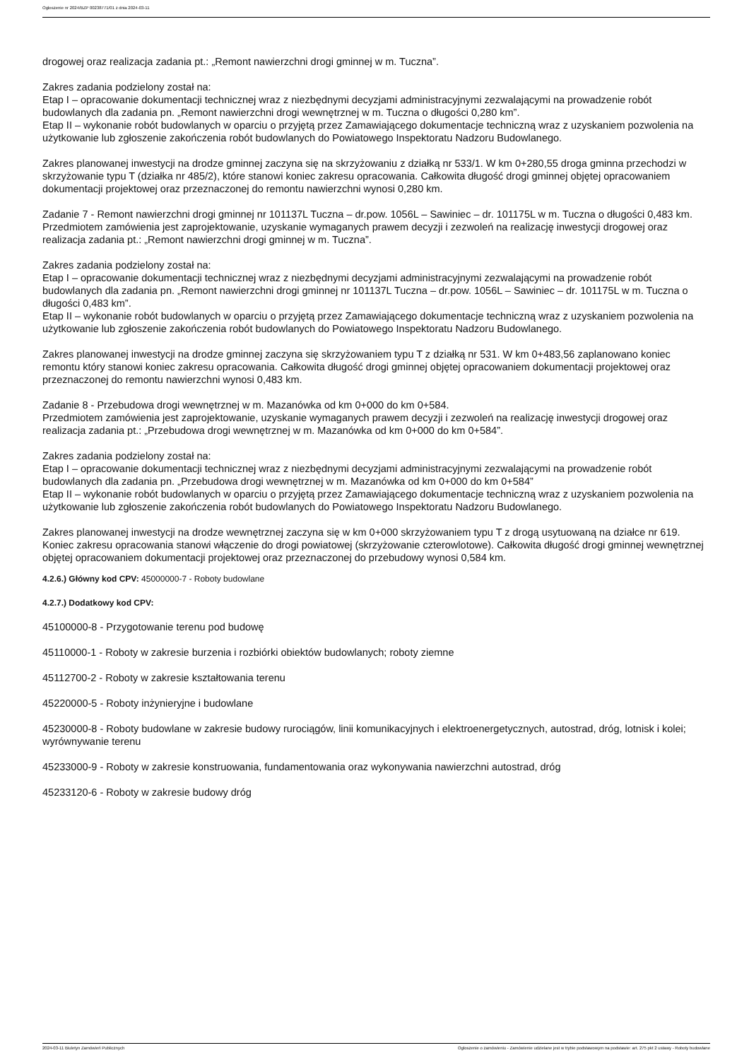Ogłoszenie nr 2024/BZP 00238771/01 z dnia 2024-03-11
drogowej oraz realizacja zadania pt.: „Remont nawierzchni drogi gminnej w m. Tuczna”.
Zakres zadania podzielony został na:
Etap I – opracowanie dokumentacji technicznej wraz z niezbędnymi decyzjami administracyjnymi zezwalającymi na prowadzenie robót budowlanych dla zadania pn. „Remont nawierzchni drogi wewnętrznej w m. Tuczna o długości 0,280 km”.
Etap II – wykonanie robót budowlanych w oparciu o przyjętą przez Zamawiającego dokumentacje techniczną wraz z uzyskaniem pozwolenia na użytkowanie lub zgłoszenie zakończenia robót budowlanych do Powiatowego Inspektoratu Nadzoru Budowlanego.
Zakres planowanej inwestycji na drodze gminnej zaczyna się na skrzyżowaniu z działką nr 533/1. W km 0+280,55 droga gminna przechodzi w skrzyżowanie typu T (działka nr 485/2), które stanowi koniec zakresu opracowania. Całkowita długość drogi gminnej objętej opracowaniem dokumentacji projektowej oraz przeznaczonej do remontu nawierzchni wynosi 0,280 km.
Zadanie 7 - Remont nawierzchni drogi gminnej nr 101137L Tuczna – dr.pow. 1056L – Sawiniec – dr. 101175L w m. Tuczna o długości 0,483 km.
Przedmiotem zamówienia jest zaprojektowanie, uzyskanie wymaganych prawem decyzji i zezwoleń na realizację inwestycji drogowej oraz realizacja zadania pt.: „Remont nawierzchni drogi gminnej w m. Tuczna”.
Zakres zadania podzielony został na:
Etap I – opracowanie dokumentacji technicznej wraz z niezbędnymi decyzjami administracyjnymi zezwalającymi na prowadzenie robót budowlanych dla zadania pn. „Remont nawierzchni drogi gminnej nr 101137L Tuczna – dr.pow. 1056L – Sawiniec – dr. 101175L w m. Tuczna o długości 0,483 km”.
Etap II – wykonanie robót budowlanych w oparciu o przyjętą przez Zamawiającego dokumentacje techniczną wraz z uzyskaniem pozwolenia na użytkowanie lub zgłoszenie zakończenia robót budowlanych do Powiatowego Inspektoratu Nadzoru Budowlanego.
Zakres planowanej inwestycji na drodze gminnej zaczyna się skrzyżowaniem typu T z działką nr 531. W km 0+483,56 zaplanowano koniec remontu który stanowi koniec zakresu opracowania. Całkowita długość drogi gminnej objętej opracowaniem dokumentacji projektowej oraz przeznaczonej do remontu nawierzchni wynosi 0,483 km.
Zadanie 8 - Przebudowa drogi wewnętrznej w m. Mazanówka od km 0+000 do km 0+584.
Przedmiotem zamówienia jest zaprojektowanie, uzyskanie wymaganych prawem decyzji i zezwoleń na realizację inwestycji drogowej oraz realizacja zadania pt.: „Przebudowa drogi wewnętrznej w m. Mazanówka od km 0+000 do km 0+584”.
Zakres zadania podzielony został na:
Etap I – opracowanie dokumentacji technicznej wraz z niezbędnymi decyzjami administracyjnymi zezwalającymi na prowadzenie robót budowlanych dla zadania pn. „Przebudowa drogi wewnętrznej w m. Mazanówka od km 0+000 do km 0+584”
Etap II – wykonanie robót budowlanych w oparciu o przyjętą przez Zamawiającego dokumentacje techniczną wraz z uzyskaniem pozwolenia na użytkowanie lub zgłoszenie zakończenia robót budowlanych do Powiatowego Inspektoratu Nadzoru Budowlanego.
Zakres planowanej inwestycji na drodze wewnętrznej zaczyna się w km 0+000 skrzyżowaniem typu T z drogą usytuowaną na działce nr 619. Koniec zakresu opracowania stanowi włączenie do drogi powiatowej (skrzyżowanie czterowlotowe). Całkowita długość drogi gminnej wewnętrznej objętej opracowaniem dokumentacji projektowej oraz przeznaczonej do przebudowy wynosi 0,584 km.
4.2.6.) Główny kod CPV: 45000000-7 - Roboty budowlane
4.2.7.) Dodatkowy kod CPV:
45100000-8 - Przygotowanie terenu pod budowę
45110000-1 - Roboty w zakresie burzenia i rozbiórki obiektów budowlanych; roboty ziemne
45112700-2 - Roboty w zakresie kształtowania terenu
45220000-5 - Roboty inżynieryjne i budowlane
45230000-8 - Roboty budowlane w zakresie budowy rurociągów, linii komunikacyjnych i elektroenergetycznych, autostrad, dróg, lotnisk i kolei; wyrównywanie terenu
45233000-9 - Roboty w zakresie konstruowania, fundamentowania oraz wykonywania nawierzchni autostrad, dróg
45233120-6 - Roboty w zakresie budowy dróg
2024-03-11 Biuletyn Zamówień Publicznych Ogłoszenie o zamówieniu - Zamówienie udzielane jest w trybie podstawowym na podstawie: art. 275 pkt 2 ustawy - Roboty budowlane